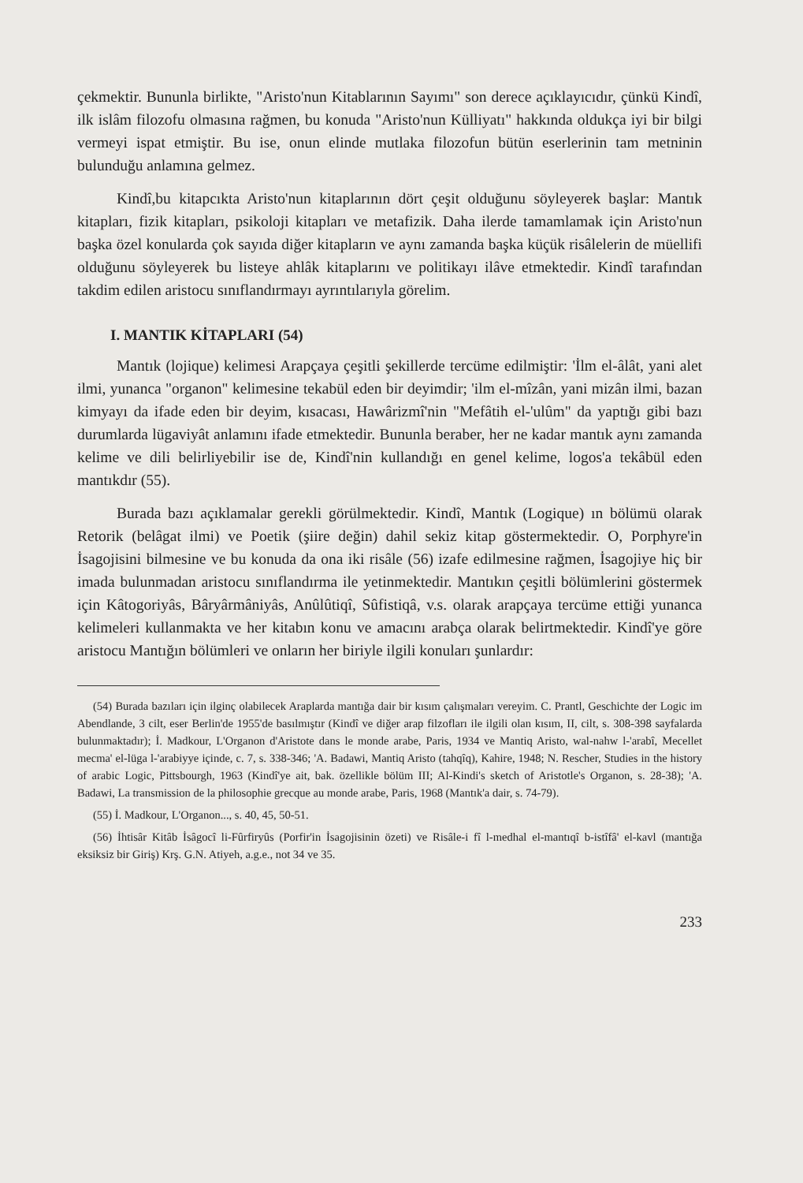çekmektir. Bununla birlikte, "Aristo'nun Kitablarının Sayımı" son derece açıklayıcıdır, çünkü Kindî, ilk islâm filozofu olmasına rağmen, bu konuda "Aristo'nun Külliyatı" hakkında oldukça iyi bir bilgi vermeyi ispat etmiştir. Bu ise, onun elinde mutlaka filozofun bütün eserlerinin tam metninin bulunduğu anlamına gelmez.
Kindî,bu kitapcıkta Aristo'nun kitaplarının dört çeşit olduğunu söyleyerek başlar: Mantık kitapları, fizik kitapları, psikoloji kitapları ve metafizik. Daha ilerde tamamlamak için Aristo'nun başka özel konularda çok sayıda diğer kitapların ve aynı zamanda başka küçük risâlelerin de müellifi olduğunu söyleyerek bu listeye ahlâk kitaplarını ve politikayı ilâve etmektedir. Kindî tarafından takdim edilen aristocu sınıflandırmayı ayrıntılarıyla görelim.
I. MANTIK KİTAPLARI (54)
Mantık (lojique) kelimesi Arapçaya çeşitli şekillerde tercüme edilmiştir: 'İlm el-âlât, yani alet ilmi, yunanca "organon" kelimesine tekabül eden bir deyimdir; 'ilm el-mîzân, yani mizân ilmi, bazan kimyayı da ifade eden bir deyim, kısacası, Hawârizmî'nin "Mefâtih el-'ulûm" da yaptığı gibi bazı durumlarda lügaviyât anlamını ifade etmektedir. Bununla beraber, her ne kadar mantık aynı zamanda kelime ve dili belirliyebilir ise de, Kindî'nin kullandığı en genel kelime, logos'a tekâbül eden mantıkdır (55).
Burada bazı açıklamalar gerekli görülmektedir. Kindî, Mantık (Logique) ın bölümü olarak Retorik (belâgat ilmi) ve Poetik (şiire değin) dahil sekiz kitap göstermektedir. O, Porphyre'in İsagojisini bilmesine ve bu konuda da ona iki risâle (56) izafe edilmesine rağmen, İsagojiye hiç bir imada bulunmadan aristocu sınıflandırma ile yetinmektedir. Mantıkın çeşitli bölümlerini göstermek için Kâtogoriyâs, Bâryârmâniyâs, Anûlûtiqî, Sûfistiqâ, v.s. olarak arapçaya tercüme ettiği yunanca kelimeleri kullanmakta ve her kitabın konu ve amacını arabça olarak belirtmektedir. Kindî'ye göre aristocu Mantığın bölümleri ve onların her biriyle ilgili konuları şunlardır:
(54) Burada bazıları için ilginç olabilecek Araplarda mantığa dair bir kısım çalışmaları vereyim. C. Prantl, Geschichte der Logic im Abendlande, 3 cilt, eser Berlin'de 1955'de basılmıştır (Kindî ve diğer arap filzofları ile ilgili olan kısım, II, cilt, s. 308-398 sayfalarda bulunmaktadır); İ. Madkour, L'Organon d'Aristote dans le monde arabe, Paris, 1934 ve Mantiq Aristo, wal-nahw l-'arabî, Mecellet mecma' el-lüga l-'arabiyye içinde, c. 7, s. 338-346; 'A. Badawi, Mantiq Aristo (tahqîq), Kahire, 1948; N. Rescher, Studies in the history of arabic Logic, Pittsbourgh, 1963 (Kindî'ye ait, bak. özellikle bölüm III; Al-Kindi's sketch of Aristotle's Organon, s. 28-38); 'A. Badawi, La transmission de la philosophie grecque au monde arabe, Paris, 1968 (Mantık'a dair, s. 74-79).
(55) İ. Madkour, L'Organon..., s. 40, 45, 50-51.
(56) İhtisâr Kitâb İsâgocî li-Fûrfiryûs (Porfir'in İsagojisinin özeti) ve Risâle-i fî l-medhal el-mantıqî b-istîfâ' el-kavl (mantığa eksiksiz bir Giriş) Krş. G.N. Atiyeh, a.g.e., not 34 ve 35.
233